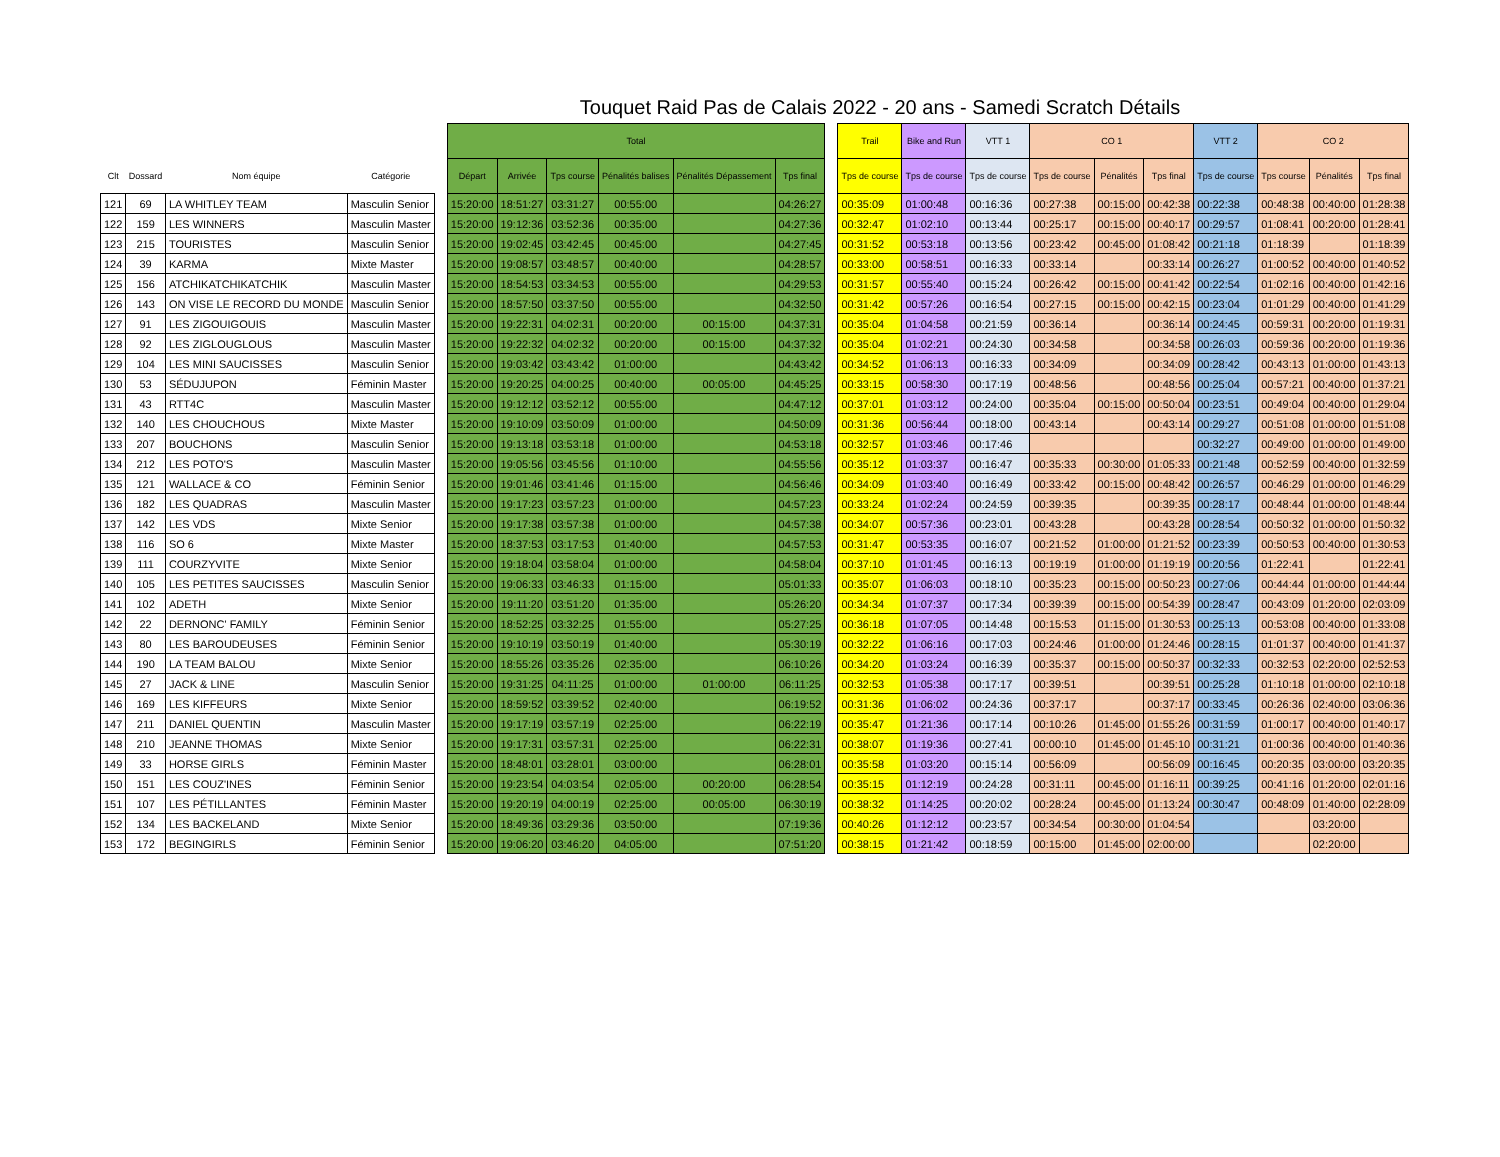Touquet Raid Pas de Calais 2022 - 20 ans - Samedi Scratch Détails
| | | | | | Total | | | | | | | Trail | Bike and Run | VTT 1 | CO 1 | | | VTT 2 | CO 2 | | |
| --- | --- | --- | --- | --- | --- | --- | --- | --- | --- | --- | --- | --- | --- | --- | --- | --- | --- | --- | --- | --- | --- |
| Clt | Dossard | Nom équipe | Catégorie | | Départ | Arrivée | Tps course | Pénalités balises | Pénalités Dépassement | Tps final | | Tps de course | Tps de course | Tps de course | Tps de course | Pénalités | Tps final | Tps de course | Tps course | Pénalités | Tps final |
| 121 | 69 | LA WHITLEY TEAM | Masculin Senior | | 15:20:00 | 18:51:27 | 03:31:27 | 00:55:00 | | 04:26:27 | | 00:35:09 | 01:00:48 | 00:16:36 | 00:27:38 | 00:15:00 | 00:42:38 | 00:22:38 | 00:48:38 | 00:40:00 | 01:28:38 |
| 122 | 159 | LES WINNERS | Masculin Master | | 15:20:00 | 19:12:36 | 03:52:36 | 00:35:00 | | 04:27:36 | | 00:32:47 | 01:02:10 | 00:13:44 | 00:25:17 | 00:15:00 | 00:40:17 | 00:29:57 | 01:08:41 | 00:20:00 | 01:28:41 |
| 123 | 215 | TOURISTES | Masculin Senior | | 15:20:00 | 19:02:45 | 03:42:45 | 00:45:00 | | 04:27:45 | | 00:31:52 | 00:53:18 | 00:13:56 | 00:23:42 | 00:45:00 | 01:08:42 | 00:21:18 | 01:18:39 | | 01:18:39 |
| 124 | 39 | KARMA | Mixte Master | | 15:20:00 | 19:08:57 | 03:48:57 | 00:40:00 | | 04:28:57 | | 00:33:00 | 00:58:51 | 00:16:33 | 00:33:14 | | 00:33:14 | 00:26:27 | 01:00:52 | 00:40:00 | 01:40:52 |
| 125 | 156 | ATCHIKATCHIKATCHIK | Masculin Master | | 15:20:00 | 18:54:53 | 03:34:53 | 00:55:00 | | 04:29:53 | | 00:31:57 | 00:55:40 | 00:15:24 | 00:26:42 | 00:15:00 | 00:41:42 | 00:22:54 | 01:02:16 | 00:40:00 | 01:42:16 |
| 126 | 143 | ON VISE LE RECORD DU MONDE | Masculin Senior | | 15:20:00 | 18:57:50 | 03:37:50 | 00:55:00 | | 04:32:50 | | 00:31:42 | 00:57:26 | 00:16:54 | 00:27:15 | 00:15:00 | 00:42:15 | 00:23:04 | 01:01:29 | 00:40:00 | 01:41:29 |
| 127 | 91 | LES ZIGOUIGOUIS | Masculin Master | | 15:20:00 | 19:22:31 | 04:02:31 | 00:20:00 | 00:15:00 | 04:37:31 | | 00:35:04 | 01:04:58 | 00:21:59 | 00:36:14 | | 00:36:14 | 00:24:45 | 00:59:31 | 00:20:00 | 01:19:31 |
| 128 | 92 | LES ZIGLOUGLOUS | Masculin Master | | 15:20:00 | 19:22:32 | 04:02:32 | 00:20:00 | 00:15:00 | 04:37:32 | | 00:35:04 | 01:02:21 | 00:24:30 | 00:34:58 | | 00:34:58 | 00:26:03 | 00:59:36 | 00:20:00 | 01:19:36 |
| 129 | 104 | LES MINI SAUCISSES | Masculin Senior | | 15:20:00 | 19:03:42 | 03:43:42 | 01:00:00 | | 04:43:42 | | 00:34:52 | 01:06:13 | 00:16:33 | 00:34:09 | | 00:34:09 | 00:28:42 | 00:43:13 | 01:00:00 | 01:43:13 |
| 130 | 53 | SÉDUJUPON | Féminin Master | | 15:20:00 | 19:20:25 | 04:00:25 | 00:40:00 | 00:05:00 | 04:45:25 | | 00:33:15 | 00:58:30 | 00:17:19 | 00:48:56 | | 00:48:56 | 00:25:04 | 00:57:21 | 00:40:00 | 01:37:21 |
| 131 | 43 | RTT4C | Masculin Master | | 15:20:00 | 19:12:12 | 03:52:12 | 00:55:00 | | 04:47:12 | | 00:37:01 | 01:03:12 | 00:24:00 | 00:35:04 | 00:15:00 | 00:50:04 | 00:23:51 | 00:49:04 | 00:40:00 | 01:29:04 |
| 132 | 140 | LES CHOUCHOUS | Mixte Master | | 15:20:00 | 19:10:09 | 03:50:09 | 01:00:00 | | 04:50:09 | | 00:31:36 | 00:56:44 | 00:18:00 | 00:43:14 | | 00:43:14 | 00:29:27 | 00:51:08 | 01:00:00 | 01:51:08 |
| 133 | 207 | BOUCHONS | Masculin Senior | | 15:20:00 | 19:13:18 | 03:53:18 | 01:00:00 | | 04:53:18 | | 00:32:57 | 01:03:46 | 00:17:46 | | | | 00:32:27 | 00:49:00 | 01:00:00 | 01:49:00 |
| 134 | 212 | LES POTO'S | Masculin Master | | 15:20:00 | 19:05:56 | 03:45:56 | 01:10:00 | | 04:55:56 | | 00:35:12 | 01:03:37 | 00:16:47 | 00:35:33 | 00:30:00 | 01:05:33 | 00:21:48 | 00:52:59 | 00:40:00 | 01:32:59 |
| 135 | 121 | WALLACE & CO | Féminin Senior | | 15:20:00 | 19:01:46 | 03:41:46 | 01:15:00 | | 04:56:46 | | 00:34:09 | 01:03:40 | 00:16:49 | 00:33:42 | 00:15:00 | 00:48:42 | 00:26:57 | 00:46:29 | 01:00:00 | 01:46:29 |
| 136 | 182 | LES QUADRAS | Masculin Master | | 15:20:00 | 19:17:23 | 03:57:23 | 01:00:00 | | 04:57:23 | | 00:33:24 | 01:02:24 | 00:24:59 | 00:39:35 | | 00:39:35 | 00:28:17 | 00:48:44 | 01:00:00 | 01:48:44 |
| 137 | 142 | LES VDS | Mixte Senior | | 15:20:00 | 19:17:38 | 03:57:38 | 01:00:00 | | 04:57:38 | | 00:34:07 | 00:57:36 | 00:23:01 | 00:43:28 | | 00:43:28 | 00:28:54 | 00:50:32 | 01:00:00 | 01:50:32 |
| 138 | 116 | SO 6 | Mixte Master | | 15:20:00 | 18:37:53 | 03:17:53 | 01:40:00 | | 04:57:53 | | 00:31:47 | 00:53:35 | 00:16:07 | 00:21:52 | 01:00:00 | 01:21:52 | 00:23:39 | 00:50:53 | 00:40:00 | 01:30:53 |
| 139 | 111 | COURZYVITE | Mixte Senior | | 15:20:00 | 19:18:04 | 03:58:04 | 01:00:00 | | 04:58:04 | | 00:37:10 | 01:01:45 | 00:16:13 | 00:19:19 | 01:00:00 | 01:19:19 | 00:20:56 | 01:22:41 | | 01:22:41 |
| 140 | 105 | LES PETITES SAUCISSES | Masculin Senior | | 15:20:00 | 19:06:33 | 03:46:33 | 01:15:00 | | 05:01:33 | | 00:35:07 | 01:06:03 | 00:18:10 | 00:35:23 | 00:15:00 | 00:50:23 | 00:27:06 | 00:44:44 | 01:00:00 | 01:44:44 |
| 141 | 102 | ADETH | Mixte Senior | | 15:20:00 | 19:11:20 | 03:51:20 | 01:35:00 | | 05:26:20 | | 00:34:34 | 01:07:37 | 00:17:34 | 00:39:39 | 00:15:00 | 00:54:39 | 00:28:47 | 00:43:09 | 01:20:00 | 02:03:09 |
| 142 | 22 | DERNONC' FAMILY | Féminin Senior | | 15:20:00 | 18:52:25 | 03:32:25 | 01:55:00 | | 05:27:25 | | 00:36:18 | 01:07:05 | 00:14:48 | 00:15:53 | 01:15:00 | 01:30:53 | 00:25:13 | 00:53:08 | 00:40:00 | 01:33:08 |
| 143 | 80 | LES BAROUDEUSES | Féminin Senior | | 15:20:00 | 19:10:19 | 03:50:19 | 01:40:00 | | 05:30:19 | | 00:32:22 | 01:06:16 | 00:17:03 | 00:24:46 | 01:00:00 | 01:24:46 | 00:28:15 | 01:01:37 | 00:40:00 | 01:41:37 |
| 144 | 190 | LA TEAM BALOU | Mixte Senior | | 15:20:00 | 18:55:26 | 03:35:26 | 02:35:00 | | 06:10:26 | | 00:34:20 | 01:03:24 | 00:16:39 | 00:35:37 | 00:15:00 | 00:50:37 | 00:32:33 | 00:32:53 | 02:20:00 | 02:52:53 |
| 145 | 27 | JACK & LINE | Masculin Senior | | 15:20:00 | 19:31:25 | 04:11:25 | 01:00:00 | 01:00:00 | 06:11:25 | | 00:32:53 | 01:05:38 | 00:17:17 | 00:39:51 | | 00:39:51 | 00:25:28 | 01:10:18 | 01:00:00 | 02:10:18 |
| 146 | 169 | LES KIFFEURS | Mixte Senior | | 15:20:00 | 18:59:52 | 03:39:52 | 02:40:00 | | 06:19:52 | | 00:31:36 | 01:06:02 | 00:24:36 | 00:37:17 | | 00:37:17 | 00:33:45 | 00:26:36 | 02:40:00 | 03:06:36 |
| 147 | 211 | DANIEL QUENTIN | Masculin Master | | 15:20:00 | 19:17:19 | 03:57:19 | 02:25:00 | | 06:22:19 | | 00:35:47 | 01:21:36 | 00:17:14 | 00:10:26 | 01:45:00 | 01:55:26 | 00:31:59 | 01:00:17 | 00:40:00 | 01:40:17 |
| 148 | 210 | JEANNE THOMAS | Mixte Senior | | 15:20:00 | 19:17:31 | 03:57:31 | 02:25:00 | | 06:22:31 | | 00:38:07 | 01:19:36 | 00:27:41 | 00:00:10 | 01:45:00 | 01:45:10 | 00:31:21 | 01:00:36 | 00:40:00 | 01:40:36 |
| 149 | 33 | HORSE GIRLS | Féminin Master | | 15:20:00 | 18:48:01 | 03:28:01 | 03:00:00 | | 06:28:01 | | 00:35:58 | 01:03:20 | 00:15:14 | 00:56:09 | | 00:56:09 | 00:16:45 | 00:20:35 | 03:00:00 | 03:20:35 |
| 150 | 151 | LES COUZ'INES | Féminin Senior | | 15:20:00 | 19:23:54 | 04:03:54 | 02:05:00 | 00:20:00 | 06:28:54 | | 00:35:15 | 01:12:19 | 00:24:28 | 00:31:11 | 00:45:00 | 01:16:11 | 00:39:25 | 00:41:16 | 01:20:00 | 02:01:16 |
| 151 | 107 | LES PÉTILLANTES | Féminin Master | | 15:20:00 | 19:20:19 | 04:00:19 | 02:25:00 | 00:05:00 | 06:30:19 | | 00:38:32 | 01:14:25 | 00:20:02 | 00:28:24 | 00:45:00 | 01:13:24 | 00:30:47 | 00:48:09 | 01:40:00 | 02:28:09 |
| 152 | 134 | LES BACKELAND | Mixte Senior | | 15:20:00 | 18:49:36 | 03:29:36 | 03:50:00 | | 07:19:36 | | 00:40:26 | 01:12:12 | 00:23:57 | 00:34:54 | 00:30:00 | 01:04:54 | | | 03:20:00 | |
| 153 | 172 | BEGINGIRLS | Féminin Senior | | 15:20:00 | 19:06:20 | 03:46:20 | 04:05:00 | | 07:51:20 | | 00:38:15 | 01:21:42 | 00:18:59 | 00:15:00 | 01:45:00 | 02:00:00 | | | 02:20:00 | |